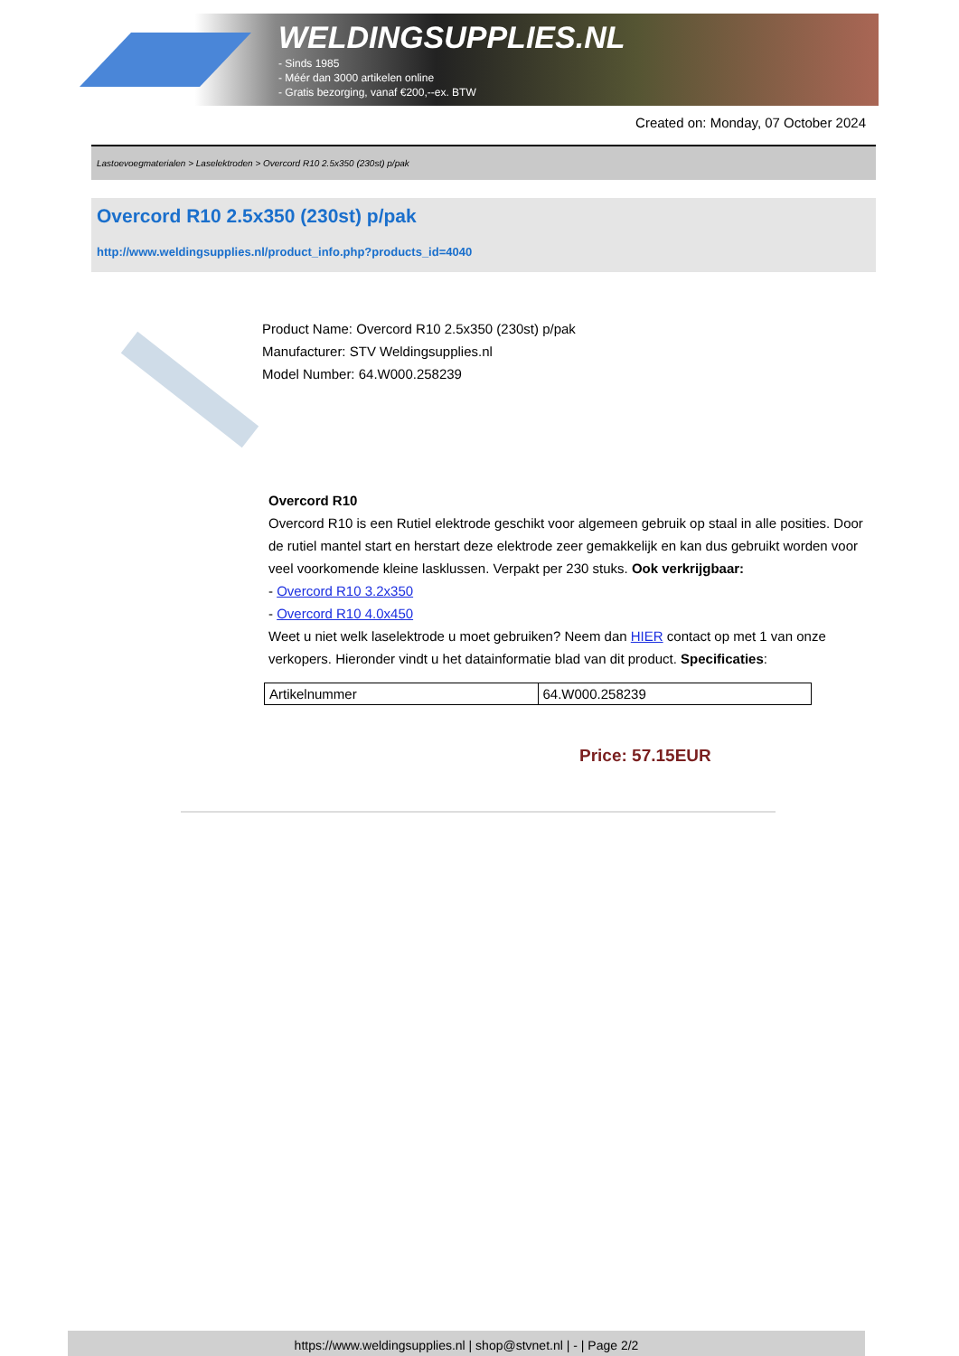WELDINGSUPPLIES.NL
- Sinds 1985
- Méér dan 3000 artikelen online
- Gratis bezorging, vanaf €200,--ex. BTW
Created on: Monday, 07 October 2024
Lastoevoegmaterialen > Laselektroden > Overcord R10 2.5x350 (230st) p/pak
Overcord R10 2.5x350 (230st) p/pak
http://www.weldingsupplies.nl/product_info.php?products_id=4040
Product Name: Overcord R10 2.5x350 (230st) p/pak
Manufacturer: STV Weldingsupplies.nl
Model Number: 64.W000.258239
Overcord R10
Overcord R10 is een Rutiel elektrode geschikt voor algemeen gebruik op staal in alle posities. Door de rutiel mantel start en herstart deze elektrode zeer gemakkelijk en kan dus gebruikt worden voor veel voorkomende kleine lasklussen. Verpakt per 230 stuks. Ook verkrijgbaar:
- Overcord R10 3.2x350
- Overcord R10 4.0x450
Weet u niet welk laselektrode u moet gebruiken? Neem dan HIER contact op met 1 van onze verkopers. Hieronder vindt u het datainformatie blad van dit product. Specificaties:
| Artikelnummer | 64.W000.258239 |
Price: 57.15EUR
https://www.weldingsupplies.nl | shop@stvnet.nl | - | Page 2/2